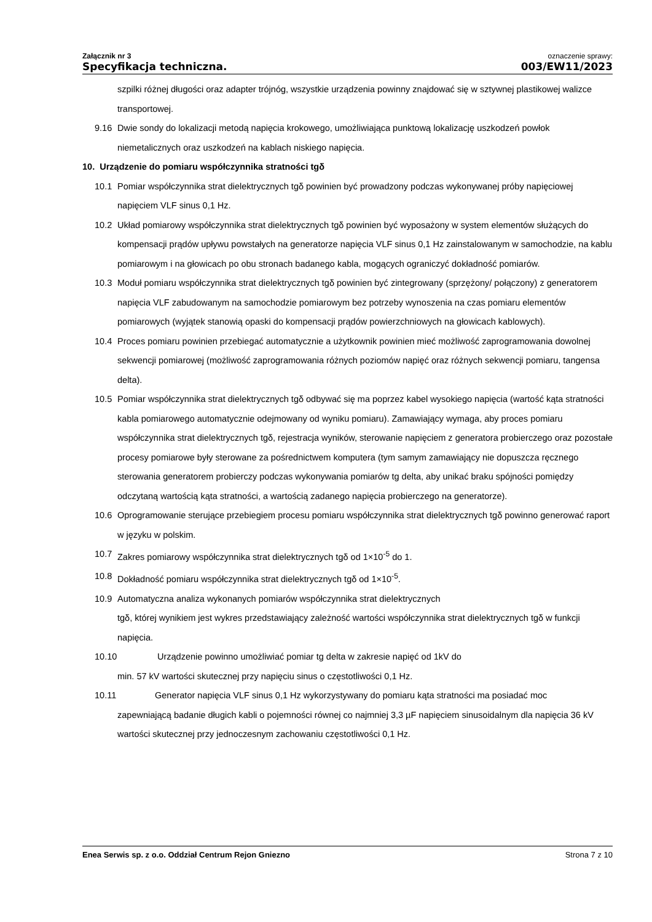Załącznik nr 3
Specyfikacja techniczna.
oznaczenie sprawy:
003/EW11/2023
szpilki różnej długości oraz adapter trójnóg, wszystkie urządzenia powinny znajdować się w sztywnej plastikowej walizce transportowej.
9.16 Dwie sondy do lokalizacji metodą napięcia krokowego, umożliwiająca punktową lokalizację uszkodzeń powłok niemetalicznych oraz uszkodzeń na kablach niskiego napięcia.
10. Urządzenie do pomiaru współczynnika stratności tgδ
10.1 Pomiar współczynnika strat dielektrycznych tgδ powinien być prowadzony podczas wykonywanej próby napięciowej napięciem VLF sinus 0,1 Hz.
10.2 Układ pomiarowy współczynnika strat dielektrycznych tgδ powinien być wyposażony w system elementów służących do kompensacji prądów upływu powstałych na generatorze napięcia VLF sinus 0,1 Hz zainstalowanym w samochodzie, na kablu pomiarowym i na głowicach po obu stronach badanego kabla, mogących ograniczyć dokładność pomiarów.
10.3 Moduł pomiaru współczynnika strat dielektrycznych tgδ powinien być zintegrowany (sprzężony/ połączony) z generatorem napięcia VLF zabudowanym na samochodzie pomiarowym bez potrzeby wynoszenia na czas pomiaru elementów pomiarowych (wyjątek stanowią opaski do kompensacji prądów powierzchniowych na głowicach kablowych).
10.4 Proces pomiaru powinien przebiegać automatycznie a użytkownik powinien mieć możliwość zaprogramowania dowolnej sekwencji pomiarowej (możliwość zaprogramowania różnych poziomów napięć oraz różnych sekwencji pomiaru, tangensa delta).
10.5 Pomiar współczynnika strat dielektrycznych tgδ odbywać się ma poprzez kabel wysokiego napięcia (wartość kąta stratności kabla pomiarowego automatycznie odejmowany od wyniku pomiaru). Zamawiający wymaga, aby proces pomiaru współczynnika strat dielektrycznych tgδ, rejestracja wyników, sterowanie napięciem z generatora probierczego oraz pozostałe procesy pomiarowe były sterowane za pośrednictwem komputera (tym samym zamawiający nie dopuszcza ręcznego sterowania generatorem probierczy podczas wykonywania pomiarów tg delta, aby unikać braku spójności pomiędzy odczytaną wartością kąta stratności, a wartością zadanego napięcia probierczego na generatorze).
10.6 Oprogramowanie sterujące przebiegiem procesu pomiaru współczynnika strat dielektrycznych tgδ powinno generować raport w języku w polskim.
10.7 Zakres pomiarowy współczynnika strat dielektrycznych tgδ od 1×10<sup>-5</sup> do 1.
10.8 Dokładność pomiaru współczynnika strat dielektrycznych tgδ od 1×10<sup>-5</sup>.
10.9 Automatyczna analiza wykonanych pomiarów współczynnika strat dielektrycznych
tgδ, której wynikiem jest wykres przedstawiający zależność wartości współczynnika strat dielektrycznych tgδ w funkcji napięcia.
10.10 Urządzenie powinno umożliwiać pomiar tg delta w zakresie napięć od 1kV do
min. 57 kV wartości skutecznej przy napięciu sinus o częstotliwości 0,1 Hz.
10.11 Generator napięcia VLF sinus 0,1 Hz wykorzystywany do pomiaru kąta stratności ma posiadać moc
zapewniającą badanie długich kabli o pojemności równej co najmniej 3,3 µF napięciem sinusoidalnym dla napięcia 36 kV wartości skutecznej przy jednoczesnym zachowaniu częstotliwości 0,1 Hz.
Enea Serwis sp. z o.o. Oddział Centrum Rejon Gniezno Strona 7 z 10